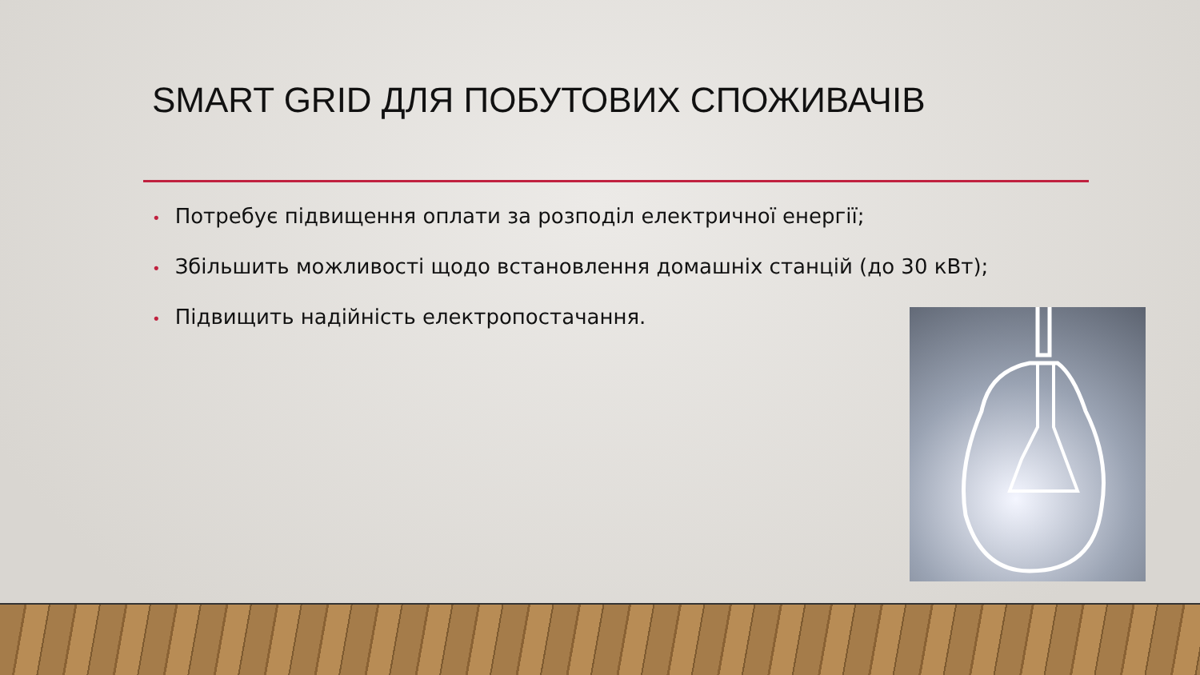SMART GRID ДЛЯ ПОБУТОВИХ СПОЖИВАЧІВ
• Потребує підвищення оплати за розподіл електричної енергії;
• Збільшить можливості щодо встановлення домашніх станцій (до 30 кВт);
• Підвищить надійність електропостачання.